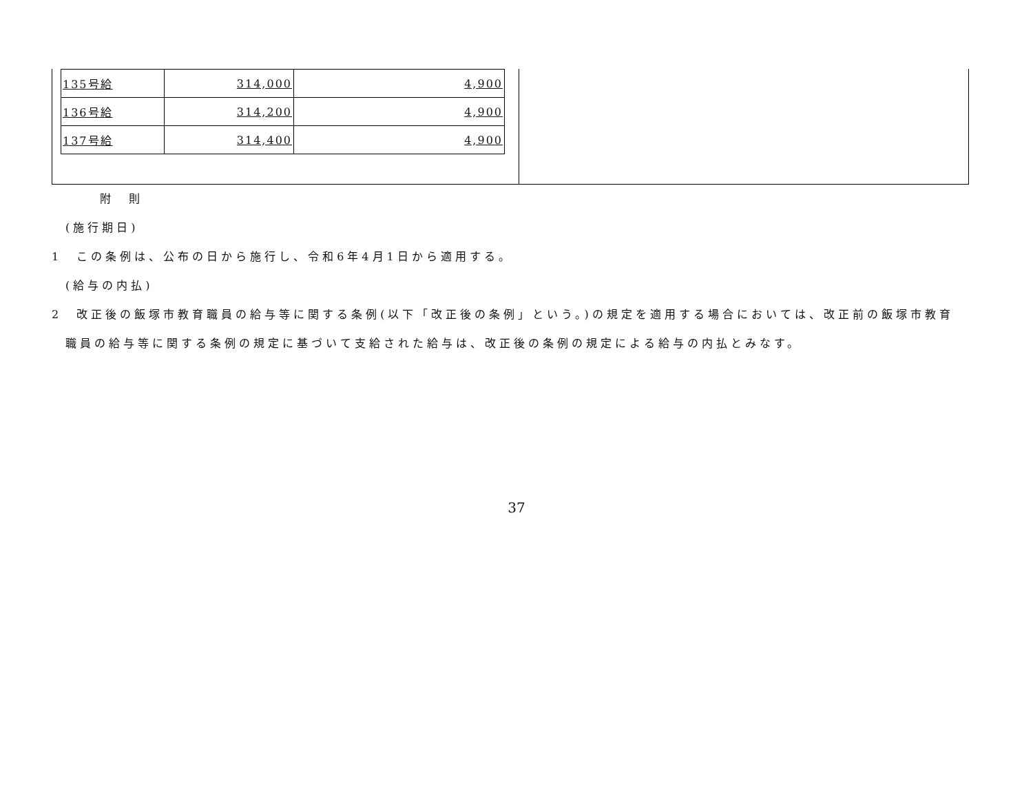| 135号給 | 314,000 | 4,900 |
| 136号給 | 314,200 | 4,900 |
| 137号給 | 314,400 | 4,900 |
附　則
(施行期日)
1　この条例は、公布の日から施行し、令和6年4月1日から適用する。
(給与の内払)
2　改正後の飯塚市教育職員の給与等に関する条例(以下「改正後の条例」という。)の規定を適用する場合においては、改正前の飯塚市教育職員の給与等に関する条例の規定に基づいて支給された給与は、改正後の条例の規定による給与の内払とみなす。
37